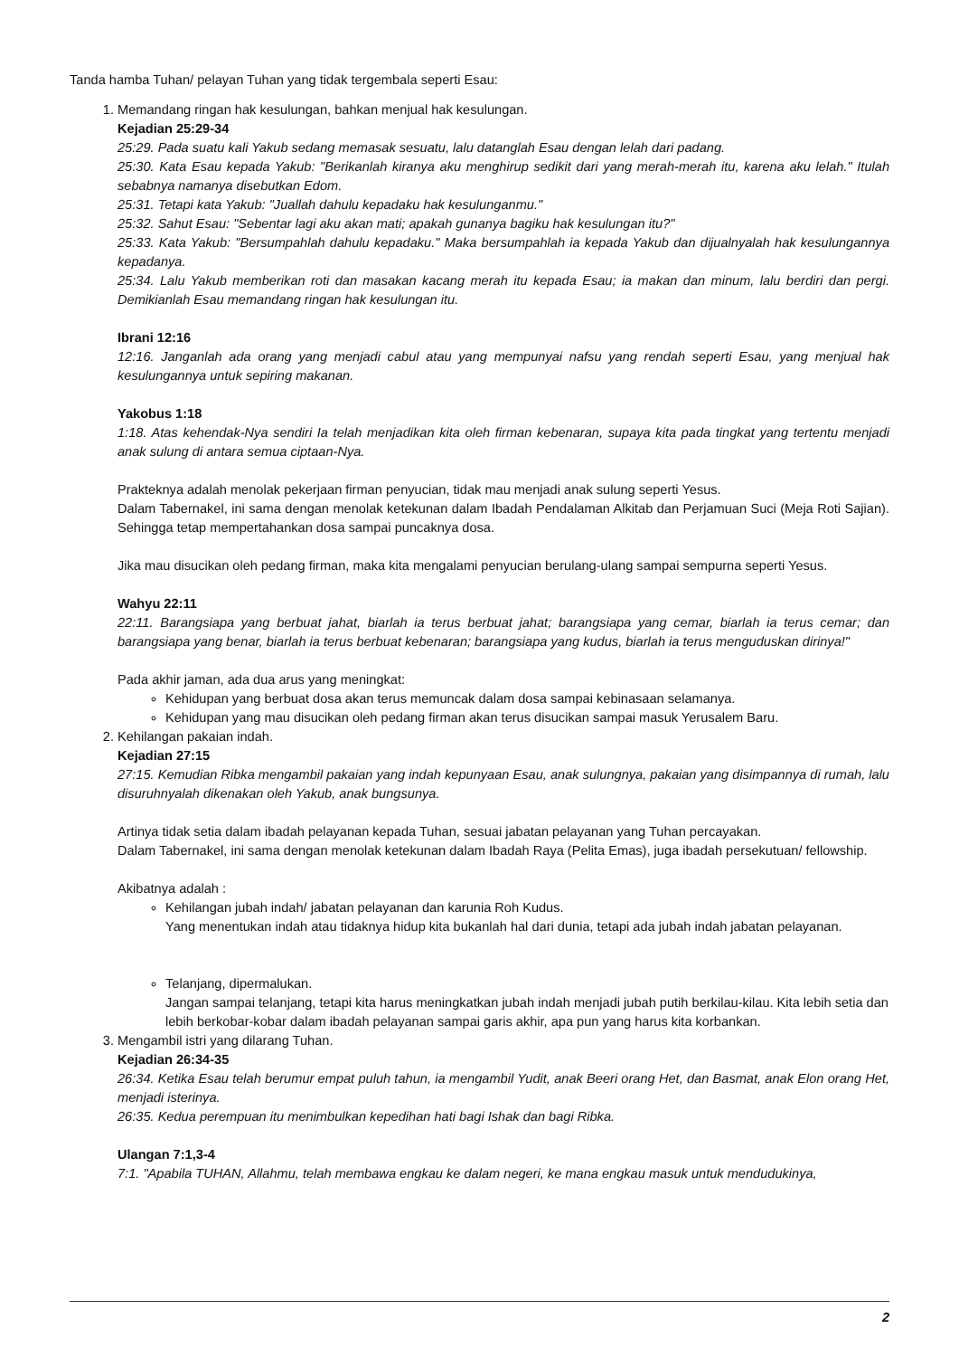Tanda hamba Tuhan/ pelayan Tuhan yang tidak tergembala seperti Esau:
1. Memandang ringan hak kesulungan, bahkan menjual hak kesulungan.
Kejadian 25:29-34
25:29. Pada suatu kali Yakub sedang memasak sesuatu, lalu datanglah Esau dengan lelah dari padang.
25:30. Kata Esau kepada Yakub: "Berikanlah kiranya aku menghirup sedikit dari yang merah-merah itu, karena aku lelah." Itulah sebabnya namanya disebutkan Edom.
25:31. Tetapi kata Yakub: "Juallah dahulu kepadaku hak kesulunganmu."
25:32. Sahut Esau: "Sebentar lagi aku akan mati; apakah gunanya bagiku hak kesulungan itu?"
25:33. Kata Yakub: "Bersumpahlah dahulu kepadaku." Maka bersumpahlah ia kepada Yakub dan dijualnyalah hak kesulungannya kepadanya.
25:34. Lalu Yakub memberikan roti dan masakan kacang merah itu kepada Esau; ia makan dan minum, lalu berdiri dan pergi. Demikianlah Esau memandang ringan hak kesulungan itu.
Ibrani 12:16
12:16. Janganlah ada orang yang menjadi cabul atau yang mempunyai nafsu yang rendah seperti Esau, yang menjual hak kesulungannya untuk sepiring makanan.
Yakobus 1:18
1:18. Atas kehendak-Nya sendiri Ia telah menjadikan kita oleh firman kebenaran, supaya kita pada tingkat yang tertentu menjadi anak sulung di antara semua ciptaan-Nya.
Prakteknya adalah menolak pekerjaan firman penyucian, tidak mau menjadi anak sulung seperti Yesus.
Dalam Tabernakel, ini sama dengan menolak ketekunan dalam Ibadah Pendalaman Alkitab dan Perjamuan Suci (Meja Roti Sajian). Sehingga tetap mempertahankan dosa sampai puncaknya dosa.
Jika mau disucikan oleh pedang firman, maka kita mengalami penyucian berulang-ulang sampai sempurna seperti Yesus.
Wahyu 22:11
22:11. Barangsiapa yang berbuat jahat, biarlah ia terus berbuat jahat; barangsiapa yang cemar, biarlah ia terus cemar; dan barangsiapa yang benar, biarlah ia terus berbuat kebenaran; barangsiapa yang kudus, biarlah ia terus menguduskan dirinya!"
Pada akhir jaman, ada dua arus yang meningkat:
Kehidupan yang berbuat dosa akan terus memuncak dalam dosa sampai kebinasaan selamanya.
Kehidupan yang mau disucikan oleh pedang firman akan terus disucikan sampai masuk Yerusalem Baru.
2. Kehilangan pakaian indah.
Kejadian 27:15
27:15. Kemudian Ribka mengambil pakaian yang indah kepunyaan Esau, anak sulungnya, pakaian yang disimpannya di rumah, lalu disuruhnyalah dikenakan oleh Yakub, anak bungsunya.
Artinya tidak setia dalam ibadah pelayanan kepada Tuhan, sesuai jabatan pelayanan yang Tuhan percayakan.
Dalam Tabernakel, ini sama dengan menolak ketekunan dalam Ibadah Raya (Pelita Emas), juga ibadah persekutuan/ fellowship.
Akibatnya adalah :
Kehilangan jubah indah/ jabatan pelayanan dan karunia Roh Kudus.
Yang menentukan indah atau tidaknya hidup kita bukanlah hal dari dunia, tetapi ada jubah indah jabatan pelayanan.
Telanjang, dipermalukan.
Jangan sampai telanjang, tetapi kita harus meningkatkan jubah indah menjadi jubah putih berkilau-kilau. Kita lebih setia dan lebih berkobar-kobar dalam ibadah pelayanan sampai garis akhir, apa pun yang harus kita korbankan.
3. Mengambil istri yang dilarang Tuhan.
Kejadian 26:34-35
26:34. Ketika Esau telah berumur empat puluh tahun, ia mengambil Yudit, anak Beeri orang Het, dan Basmat, anak Elon orang Het, menjadi isterinya.
26:35. Kedua perempuan itu menimbulkan kepedihan hati bagi Ishak dan bagi Ribka.
Ulangan 7:1,3-4
7:1. "Apabila TUHAN, Allahmu, telah membawa engkau ke dalam negeri, ke mana engkau masuk untuk mendudukinya,
2